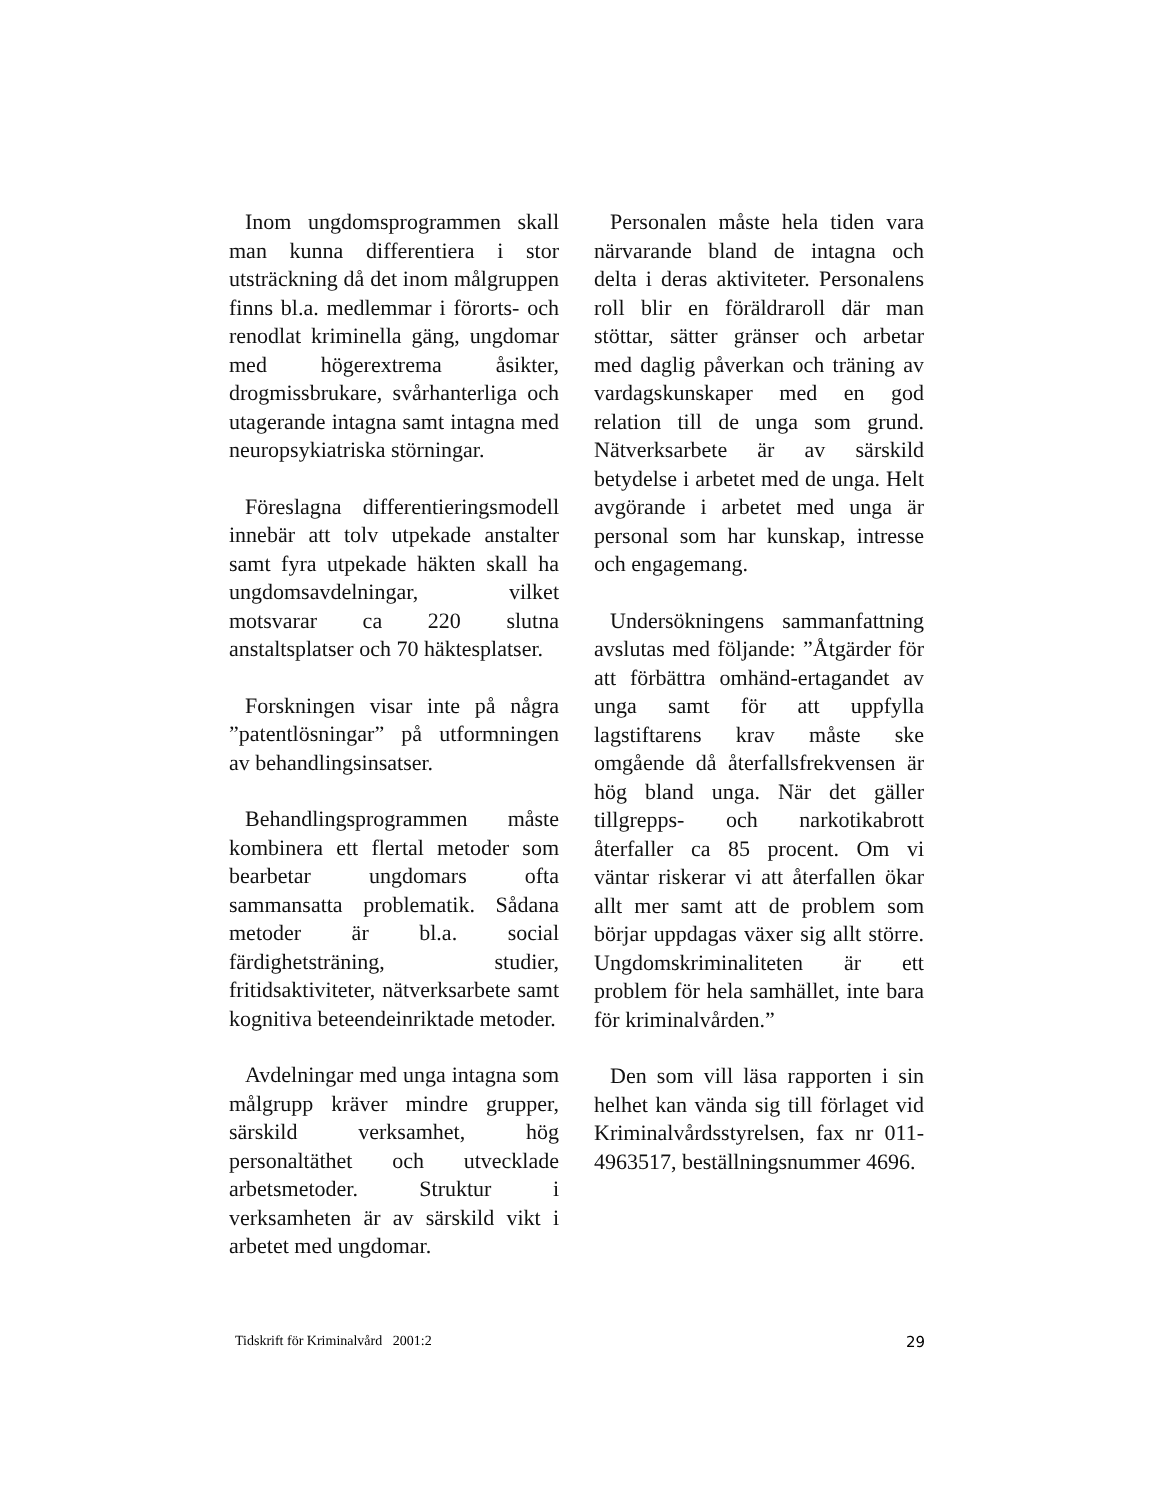Inom ungdomsprogrammen skall man kunna differentiera i stor utsträckning då det inom målgruppen finns bl.a. medlemmar i förorts- och renodlat kriminella gäng, ungdomar med högerextrema åsikter, drogmissbrukare, svårhanterliga och utagerande intagna samt intagna med neuropsykiatriska störningar.
Föreslagna differentieringsmodell innebär att tolv utpekade anstalter samt fyra utpekade häkten skall ha ungdomsavdelningar, vilket motsvarar ca 220 slutna anstaltsplatser och 70 häktesplatser.
Forskningen visar inte på några ”patentlösningar” på utformningen av behandlingsinsatser.
Behandlingsprogrammen måste kombinera ett flertal metoder som bearbetar ungdomars ofta sammansatta problematik. Sådana metoder är bl.a. social färdighetsträning, studier, fritidsaktiviteter, nätverksarbete samt kognitiva beteendeinriktade metoder.
Avdelningar med unga intagna som målgrupp kräver mindre grupper, särskild verksamhet, hög personaltäthet och utvecklade arbetsmetoder. Struktur i verksamheten är av särskild vikt i arbetet med ungdomar.
Personalen måste hela tiden vara närvarande bland de intagna och delta i deras aktiviteter. Personalens roll blir en föräldraroll där man stöttar, sätter gränser och arbetar med daglig påverkan och träning av vardagskunskaper med en god relation till de unga som grund. Nätverksarbete är av särskild betydelse i arbetet med de unga. Helt avgörande i arbetet med unga är personal som har kunskap, intresse och engagemang.
Undersökningens sammanfattning avslutas med följande: ”Åtgärder för att förbättra omhänd-ertagandet av unga samt för att uppfylla lagstiftarens krav måste ske omgående då återfallsfrekvensen är hög bland unga. När det gäller tillgrepps- och narkotikabrott återfaller ca 85 procent. Om vi väntar riskerar vi att återfallen ökar allt mer samt att de problem som börjar uppdagas växer sig allt större. Ungdomskriminaliteten är ett problem för hela samhället, inte bara för kriminalvården.”
Den som vill läsa rapporten i sin helhet kan vända sig till förlaget vid Kriminalvårdsstyrelsen, fax nr 011-4963517, beställningsnummer 4696.
Tidskrift för Kriminalvård 2001:2 29